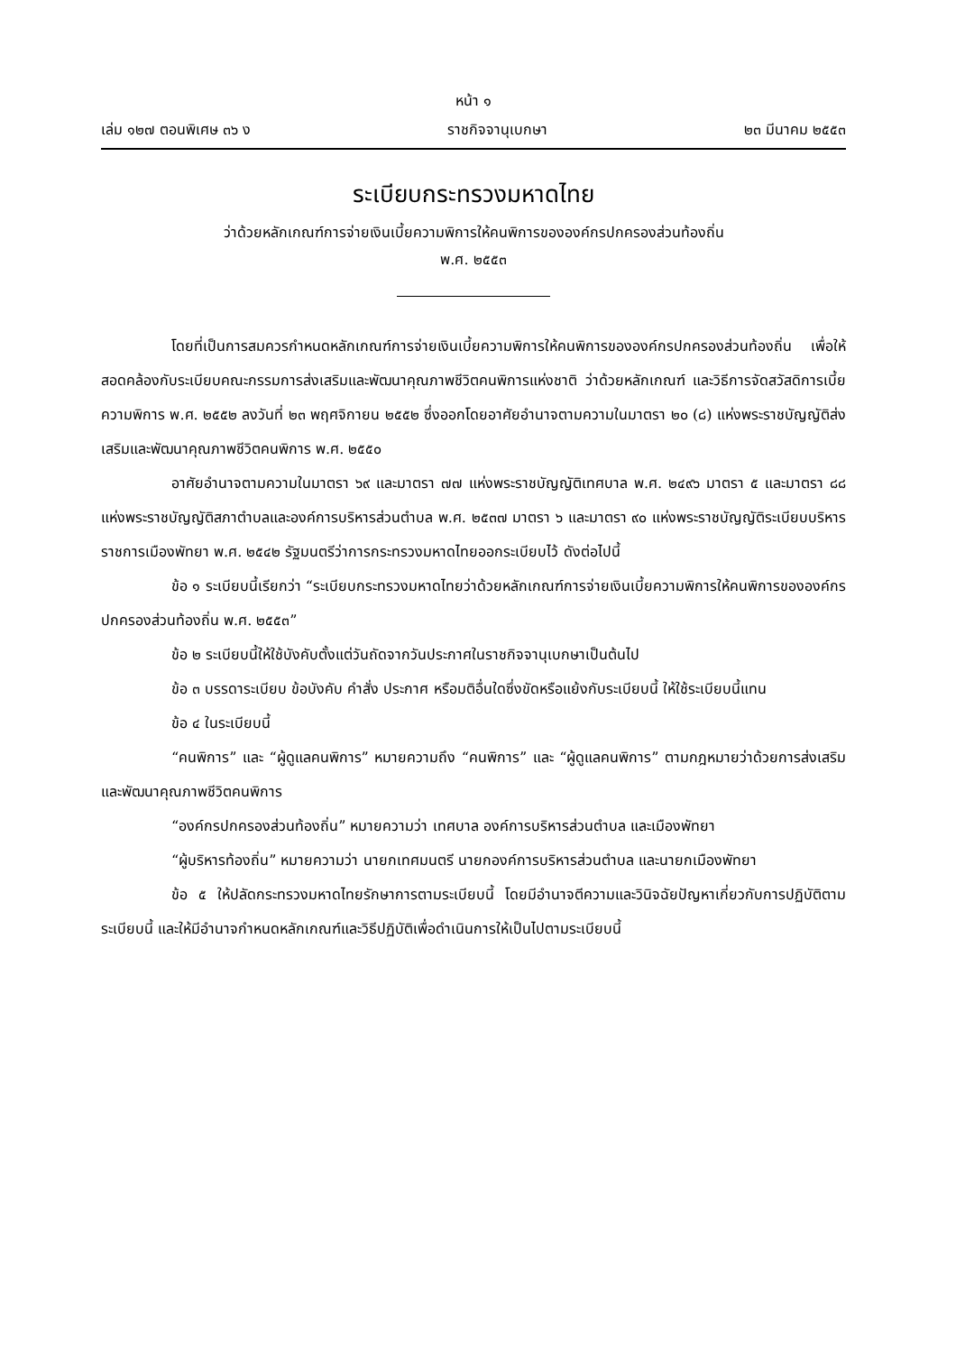หน้า ๑
เล่ม ๑๒๗ ตอนพิเศษ ๓๖ ง ราชกิจจานุเบกษา ๒๓ มีนาคม ๒๕๕๓
ระเบียบกระทรวงมหาดไทย
ว่าด้วยหลักเกณฑ์การจ่ายเงินเบี้ยความพิการให้คนพิการขององค์กรปกครองส่วนท้องถิ่น
พ.ศ. ๒๕๕๓
โดยที่เป็นการสมควรกำหนดหลักเกณฑ์การจ่ายเงินเบี้ยความพิการให้คนพิการขององค์กรปกครองส่วนท้องถิ่น เพื่อให้สอดคล้องกับระเบียบคณะกรรมการส่งเสริมและพัฒนาคุณภาพชีวิตคนพิการแห่งชาติ ว่าด้วยหลักเกณฑ์ และวิธีการจัดสวัสดิการเบี้ยความพิการ พ.ศ. ๒๕๕๒ ลงวันที่ ๒๓ พฤศจิกายน ๒๕๕๒ ซึ่งออกโดยอาศัยอำนาจตามความในมาตรา ๒๐ (๘) แห่งพระราชบัญญัติส่งเสริมและพัฒนาคุณภาพชีวิตคนพิการ พ.ศ. ๒๕๕๐
อาศัยอำนาจตามความในมาตรา ๖๙ และมาตรา ๗๗ แห่งพระราชบัญญัติเทศบาล พ.ศ. ๒๔๙๖ มาตรา ๕ และมาตรา ๘๘ แห่งพระราชบัญญัติสภาตำบลและองค์การบริหารส่วนตำบล พ.ศ. ๒๕๓๗ มาตรา ๖ และมาตรา ๙๐ แห่งพระราชบัญญัติระเบียบบริหารราชการเมืองพัทยา พ.ศ. ๒๕๔๒ รัฐมนตรีว่าการกระทรวงมหาดไทยออกระเบียบไว้ ดังต่อไปนี้
ข้อ ๑ ระเบียบนี้เรียกว่า “ระเบียบกระทรวงมหาดไทยว่าด้วยหลักเกณฑ์การจ่ายเงินเบี้ยความพิการให้คนพิการขององค์กรปกครองส่วนท้องถิ่น พ.ศ. ๒๕๕๓”
ข้อ ๒ ระเบียบนี้ให้ใช้บังคับตั้งแต่วันถัดจากวันประกาศในราชกิจจานุเบกษาเป็นต้นไป
ข้อ ๓ บรรดาระเบียบ ข้อบังคับ คำสั่ง ประกาศ หรือมติอื่นใดซึ่งขัดหรือแย้งกับระเบียบนี้ ให้ใช้ระเบียบนี้แทน
ข้อ ๔ ในระเบียบนี้
“คนพิการ” และ “ผู้ดูแลคนพิการ” หมายความถึง “คนพิการ” และ “ผู้ดูแลคนพิการ” ตามกฎหมายว่าด้วยการส่งเสริมและพัฒนาคุณภาพชีวิตคนพิการ
“องค์กรปกครองส่วนท้องถิ่น” หมายความว่า เทศบาล องค์การบริหารส่วนตำบล และเมืองพัทยา
“ผู้บริหารท้องถิ่น” หมายความว่า นายกเทศมนตรี นายกองค์การบริหารส่วนตำบล และนายกเมืองพัทยา
ข้อ ๕ ให้ปลัดกระทรวงมหาดไทยรักษาการตามระเบียบนี้ โดยมีอำนาจตีความและวินิจฉัยปัญหาเกี่ยวกับการปฏิบัติตามระเบียบนี้ และให้มีอำนาจกำหนดหลักเกณฑ์และวิธีปฏิบัติเพื่อดำเนินการให้เป็นไปตามระเบียบนี้